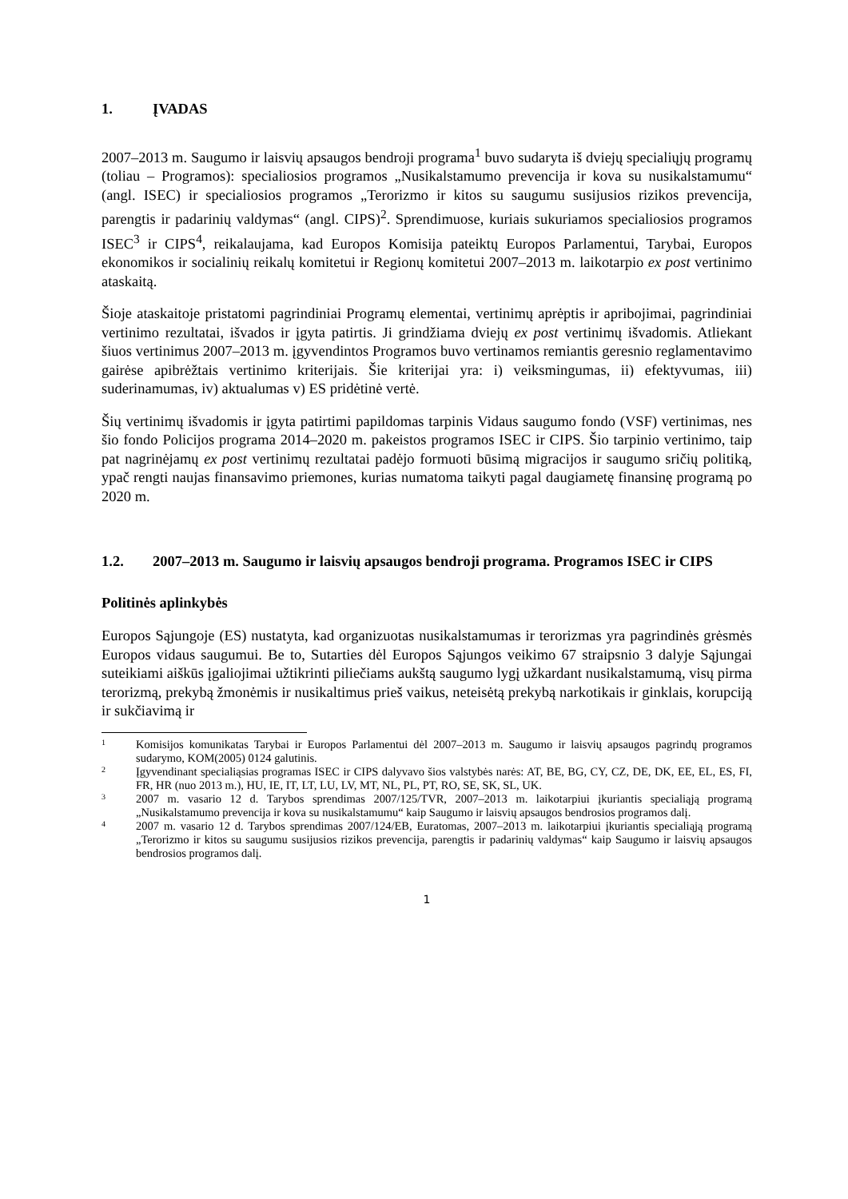1. ĮVADAS
2007–2013 m. Saugumo ir laisvių apsaugos bendroji programa<sup>1</sup> buvo sudaryta iš dviejų specialiųjų programų (toliau – Programos): specialiosios programos „Nusikalstamumo prevencija ir kova su nusikalstamumu“ (angl. ISEC) ir specialiosios programos „Terorizmo ir kitos su saugumu susijusios rizikos prevencija, parengtis ir padarinių valdymas“ (angl. CIPS)<sup>2</sup>. Sprendimuose, kuriais sukuriamos specialiosios programos ISEC<sup>3</sup> ir CIPS<sup>4</sup>, reikalaujama, kad Europos Komisija pateiktų Europos Parlamentui, Tarybai, Europos ekonomikos ir socialinių reikalų komitetui ir Regionų komitetui 2007–2013 m. laikotarpio ex post vertinimo ataskaitą.
Šioje ataskaitoje pristatomi pagrindiniai Programų elementai, vertinimų aprėptis ir apribojimai, pagrindiniai vertinimo rezultatai, išvados ir įgyta patirtis. Ji grindžiama dviejų ex post vertinimų išvadomis. Atliekant šiuos vertinimus 2007–2013 m. įgyvendintos Programos buvo vertinamos remiantis geresnio reglamentavimo gairėse apibrėžtais vertinimo kriterijais. Šie kriterijai yra: i) veiksmingumas, ii) efektyvumas, iii) suderinamumas, iv) aktualumas v) ES pridėtinė vertė.
Šių vertinimų išvadomis ir įgyta patirtimi papildomas tarpinis Vidaus saugumo fondo (VSF) vertinimas, nes šio fondo Policijos programa 2014–2020 m. pakeistos programos ISEC ir CIPS. Šio tarpinio vertinimo, taip pat nagrinėjamų ex post vertinimų rezultatai padėjo formuoti būsimą migracijos ir saugumo sričių politiką, ypač rengti naujas finansavimo priemones, kurias numatoma taikyti pagal daugiametę finansinę programą po 2020 m.
1.2. 2007–2013 m. Saugumo ir laisvių apsaugos bendroji programa. Programos ISEC ir CIPS
Politinės aplinkybės
Europos Sąjungoje (ES) nustatyta, kad organizuotas nusikalstamumas ir terorizmas yra pagrindinės grėsmės Europos vidaus saugumui. Be to, Sutarties dėl Europos Sąjungos veikimo 67 straipsnio 3 dalyje Sąjungai suteikiami aiškūs įgaliojimai užtikrinti piliečiams aukštą saugumo lygį užkardant nusikalstamumą, visų pirma terorizmą, prekybą žmonėmis ir nusikaltimus prieš vaikus, neteisėtą prekybą narkotikais ir ginklais, korupciją ir sukčiavimą ir
<sup>1</sup> Komisijos komunikatas Tarybai ir Europos Parlamentui dėl 2007–2013 m. Saugumo ir laisvių apsaugos pagrindų programos sudarymo, KOM(2005) 0124 galutinis.
<sup>2</sup> Įgyvendinant specialiąsias programas ISEC ir CIPS dalyvavo šios valstybės narės: AT, BE, BG, CY, CZ, DE, DK, EE, EL, ES, FI, FR, HR (nuo 2013 m.), HU, IE, IT, LT, LU, LV, MT, NL, PL, PT, RO, SE, SK, SL, UK.
<sup>3</sup> 2007 m. vasario 12 d. Tarybos sprendimas 2007/125/TVR, 2007–2013 m. laikotarpiui įkuriantis specialiąją programą „Nusikalstamumo prevencija ir kova su nusikalstamumu“ kaip Saugumo ir laisvių apsaugos bendrosios programos dalį.
<sup>4</sup> 2007 m. vasario 12 d. Tarybos sprendimas 2007/124/EB, Euratomas, 2007–2013 m. laikotarpiui įkuriantis specialiąją programą „Terorizmo ir kitos su saugumu susijusios rizikos prevencija, parengtis ir padarinių valdymas“ kaip Saugumo ir laisvių apsaugos bendrosios programos dalį.
1